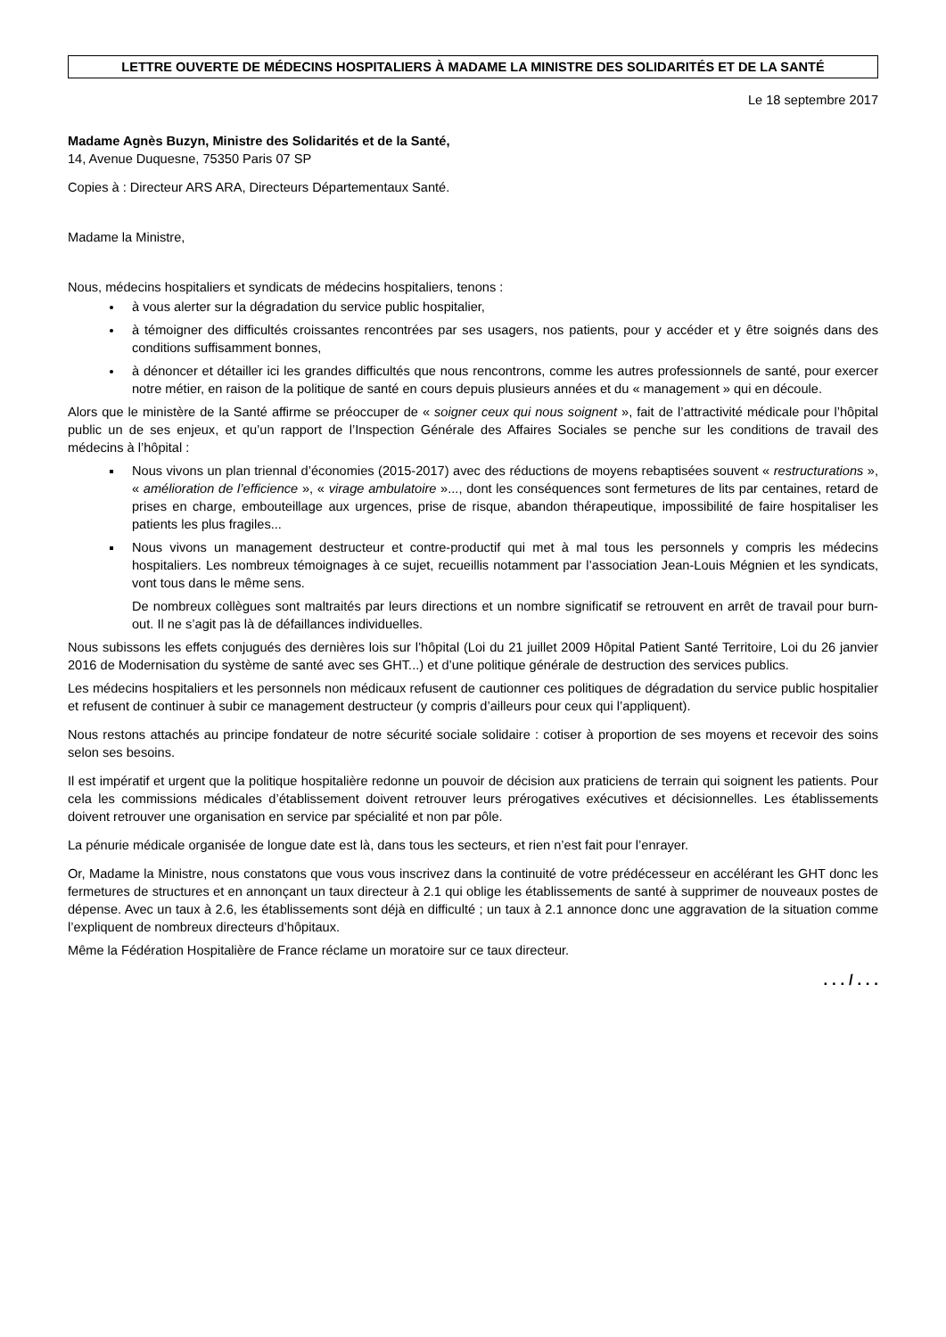LETTRE OUVERTE DE MÉDECINS HOSPITALIERS À MADAME LA MINISTRE DES SOLIDARITÉS ET DE LA SANTÉ
Le 18 septembre 2017
Madame Agnès Buzyn, Ministre des Solidarités et de la Santé,
14, Avenue Duquesne, 75350 Paris 07 SP
Copies à : Directeur ARS ARA, Directeurs Départementaux Santé.
Madame la Ministre,
Nous, médecins hospitaliers et syndicats de médecins hospitaliers, tenons :
à vous alerter sur la dégradation du service public hospitalier,
à témoigner des difficultés croissantes rencontrées par ses usagers, nos patients, pour y accéder et y être soignés dans des conditions suffisamment bonnes,
à dénoncer et détailler ici les grandes difficultés que nous rencontrons, comme les autres professionnels de santé, pour exercer notre métier, en raison de la politique de santé en cours depuis plusieurs années et du « management » qui en découle.
Alors que le ministère de la Santé affirme se préoccuper de « soigner ceux qui nous soignent », fait de l’attractivité médicale pour l’hôpital public un de ses enjeux, et qu’un rapport de l’Inspection Générale des Affaires Sociales se penche sur les conditions de travail des médecins à l’hôpital :
Nous vivons un plan triennal d’économies (2015-2017) avec des réductions de moyens rebaptisées souvent « restructurations », « amélioration de l’efficience », « virage ambulatoire »..., dont les conséquences sont fermetures de lits par centaines, retard de prises en charge, embouteillage aux urgences, prise de risque, abandon thérapeutique, impossibilité de faire hospitaliser les patients les plus fragiles...
Nous vivons un management destructeur et contre-productif qui met à mal tous les personnels y compris les médecins hospitaliers. Les nombreux témoignages à ce sujet, recueillis notamment par l’association Jean-Louis Mégnien et les syndicats, vont tous dans le même sens.
De nombreux collègues sont maltraités par leurs directions et un nombre significatif se retrouvent en arrêt de travail pour burn-out. Il ne s’agit pas là de défaillances individuelles.
Nous subissons les effets conjugués des dernières lois sur l’hôpital (Loi du 21 juillet 2009 Hôpital Patient Santé Territoire, Loi du 26 janvier 2016 de Modernisation du système de santé avec ses GHT...) et d’une politique générale de destruction des services publics.
Les médecins hospitaliers et les personnels non médicaux refusent de cautionner ces politiques de dégradation du service public hospitalier et refusent de continuer à subir ce management destructeur (y compris d’ailleurs pour ceux qui l’appliquent).
Nous restons attachés au principe fondateur de notre sécurité sociale solidaire : cotiser à proportion de ses moyens et recevoir des soins selon ses besoins.
Il est impératif et urgent que la politique hospitalière redonne un pouvoir de décision aux praticiens de terrain qui soignent les patients. Pour cela les commissions médicales d’établissement doivent retrouver leurs prérogatives exécutives et décisionnelles. Les établissements doivent retrouver une organisation en service par spécialité et non par pôle.
La pénurie médicale organisée de longue date est là, dans tous les secteurs, et rien n’est fait pour l’enrayer.
Or, Madame la Ministre, nous constatons que vous vous inscrivez dans la continuité de votre prédécesseur en accélérant les GHT donc les fermetures de structures et en annonçant un taux directeur à 2.1 qui oblige les établissements de santé à supprimer de nouveaux postes de dépense. Avec un taux à 2.6, les établissements sont déjà en difficulté ; un taux à 2.1 annonce donc une aggravation de la situation comme l’expliquent de nombreux directeurs d’hôpitaux.
Même la Fédération Hospitalière de France réclame un moratoire sur ce taux directeur.
. . . / . . .